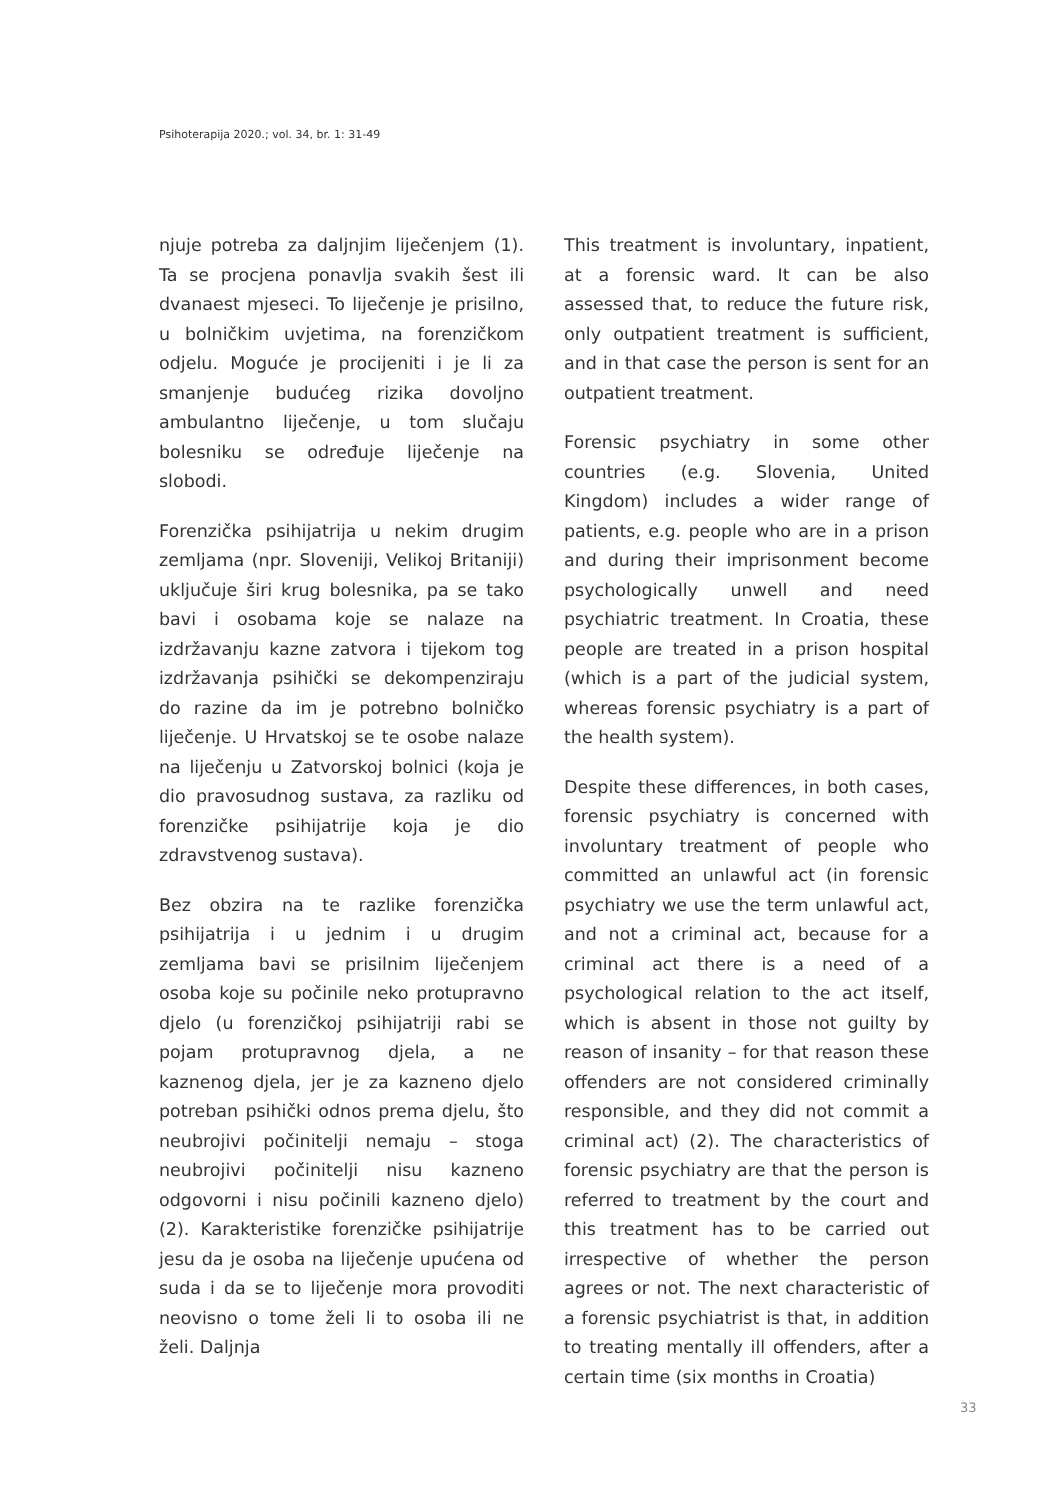Psihoterapija 2020.; vol. 34, br. 1: 31-49
njuje potreba za daljnjim liječenjem (1). Ta se procjena ponavlja svakih šest ili dvanaest mjeseci. To liječenje je prisilno, u bolničkim uvjetima, na forenzičkom odjelu. Moguće je procijeniti i je li za smanjenje budućeg rizika dovoljno ambulantno liječenje, u tom slučaju bolesniku se određuje liječenje na slobodi.
Forenzička psihijatrija u nekim drugim zemljama (npr. Sloveniji, Velikoj Britaniji) uključuje širi krug bolesnika, pa se tako bavi i osobama koje se nalaze na izdržavanju kazne zatvora i tijekom tog izdržavanja psihički se dekompenziraju do razine da im je potrebno bolničko liječenje. U Hrvatskoj se te osobe nalaze na liječenju u Zatvorskoj bolnici (koja je dio pravosudnog sustava, za razliku od forenzičke psihijatrije koja je dio zdravstvenog sustava).
Bez obzira na te razlike forenzička psihijatrija i u jednim i u drugim zemljama bavi se prisilnim liječenjem osoba koje su počinile neko protupravno djelo (u forenzičkoj psihijatriji rabi se pojam protupravnog djela, a ne kaznenog djela, jer je za kazneno djelo potreban psihički odnos prema djelu, što neubrojivi počinitelji nemaju – stoga neubrojivi počinitelji nisu kazneno odgovorni i nisu počinili kazneno djelo) (2). Karakteristike forenzičke psihijatrije jesu da je osoba na liječenje upućena od suda i da se to liječenje mora provoditi neovisno o tome želi li to osoba ili ne želi. Daljnja
This treatment is involuntary, inpatient, at a forensic ward. It can be also assessed that, to reduce the future risk, only outpatient treatment is sufficient, and in that case the person is sent for an outpatient treatment.
Forensic psychiatry in some other countries (e.g. Slovenia, United Kingdom) includes a wider range of patients, e.g. people who are in a prison and during their imprisonment become psychologically unwell and need psychiatric treatment. In Croatia, these people are treated in a prison hospital (which is a part of the judicial system, whereas forensic psychiatry is a part of the health system).
Despite these differences, in both cases, forensic psychiatry is concerned with involuntary treatment of people who committed an unlawful act (in forensic psychiatry we use the term unlawful act, and not a criminal act, because for a criminal act there is a need of a psychological relation to the act itself, which is absent in those not guilty by reason of insanity – for that reason these offenders are not considered criminally responsible, and they did not commit a criminal act) (2). The characteristics of forensic psychiatry are that the person is referred to treatment by the court and this treatment has to be carried out irrespective of whether the person agrees or not. The next characteristic of a forensic psychiatrist is that, in addition to treating mentally ill offenders, after a certain time (six months in Croatia)
33